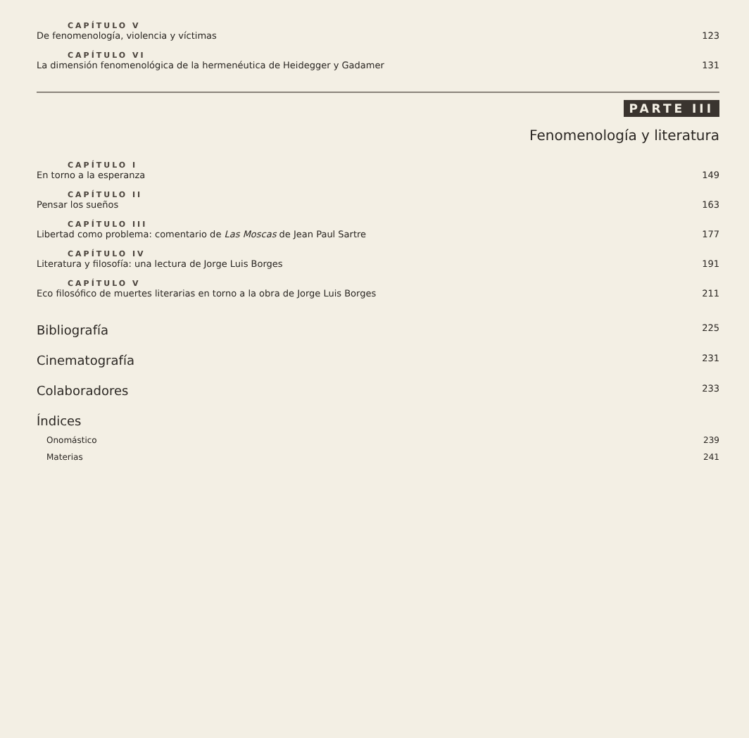CAPÍTULO V
De fenomenología, violencia y víctimas 123
CAPÍTULO VI
La dimensión fenomenológica de la hermenéutica de Heidegger y Gadamer 131
PARTE III
Fenomenología y literatura
CAPÍTULO I
En torno a la esperanza 149
CAPÍTULO II
Pensar los sueños 163
CAPÍTULO III
Libertad como problema: comentario de Las Moscas de Jean Paul Sartre 177
CAPÍTULO IV
Literatura y filosofía: una lectura de Jorge Luis Borges 191
CAPÍTULO V
Eco filosófico de muertes literarias en torno a la obra de Jorge Luis Borges 211
Bibliografía 225
Cinematografía 231
Colaboradores 233
Índices
Onomástico 239
Materias 241